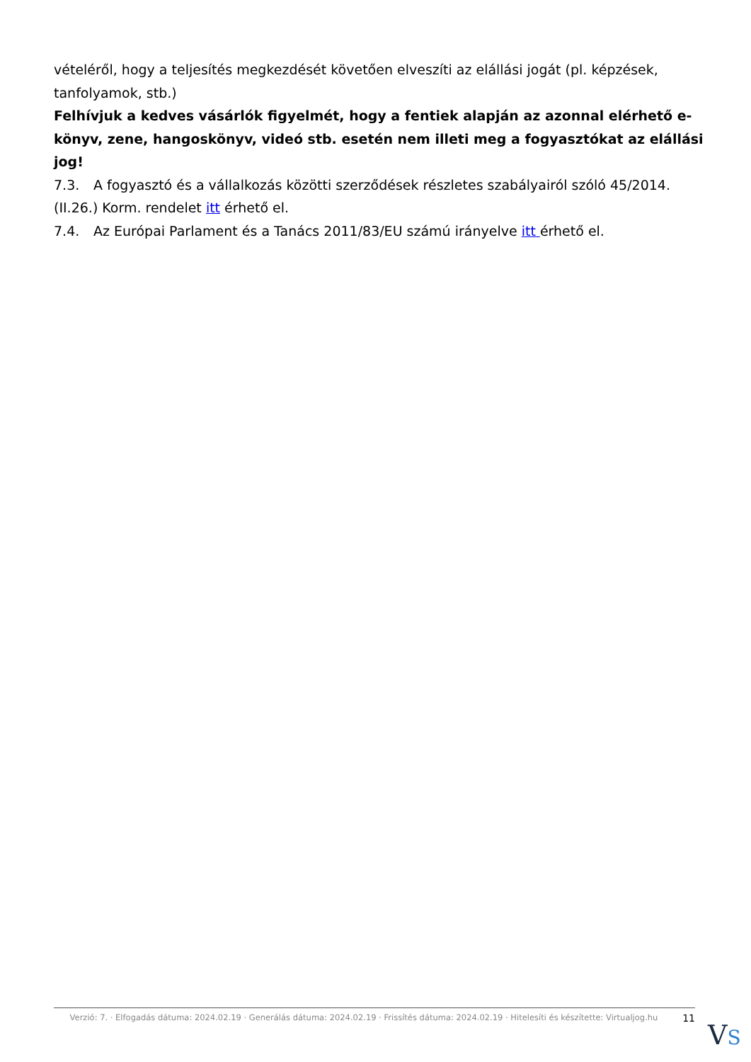vételéről, hogy a teljesítés megkezdését követően elveszíti az elállási jogát (pl. képzések, tanfolyamok, stb.)
Felhívjuk a kedves vásárlók figyelmét, hogy a fentiek alapján az azonnal elérhető e-könyv, zene, hangoskönyv, videó stb. esetén nem illeti meg a fogyasztókat az elállási jog!
7.3. A fogyasztó és a vállalkozás közötti szerződések részletes szabályairól szóló 45/2014. (II.26.) Korm. rendelet itt érhető el.
7.4. Az Európai Parlament és a Tanács 2011/83/EU számú irányelve itt érhető el.
Verzió: 7. · Elfogadás dátuma: 2024.02.19 · Generálás dátuma: 2024.02.19 · Frissítés dátuma: 2024.02.19 · Hitelesíti és készítette: Virtualjog.hu
11
VS